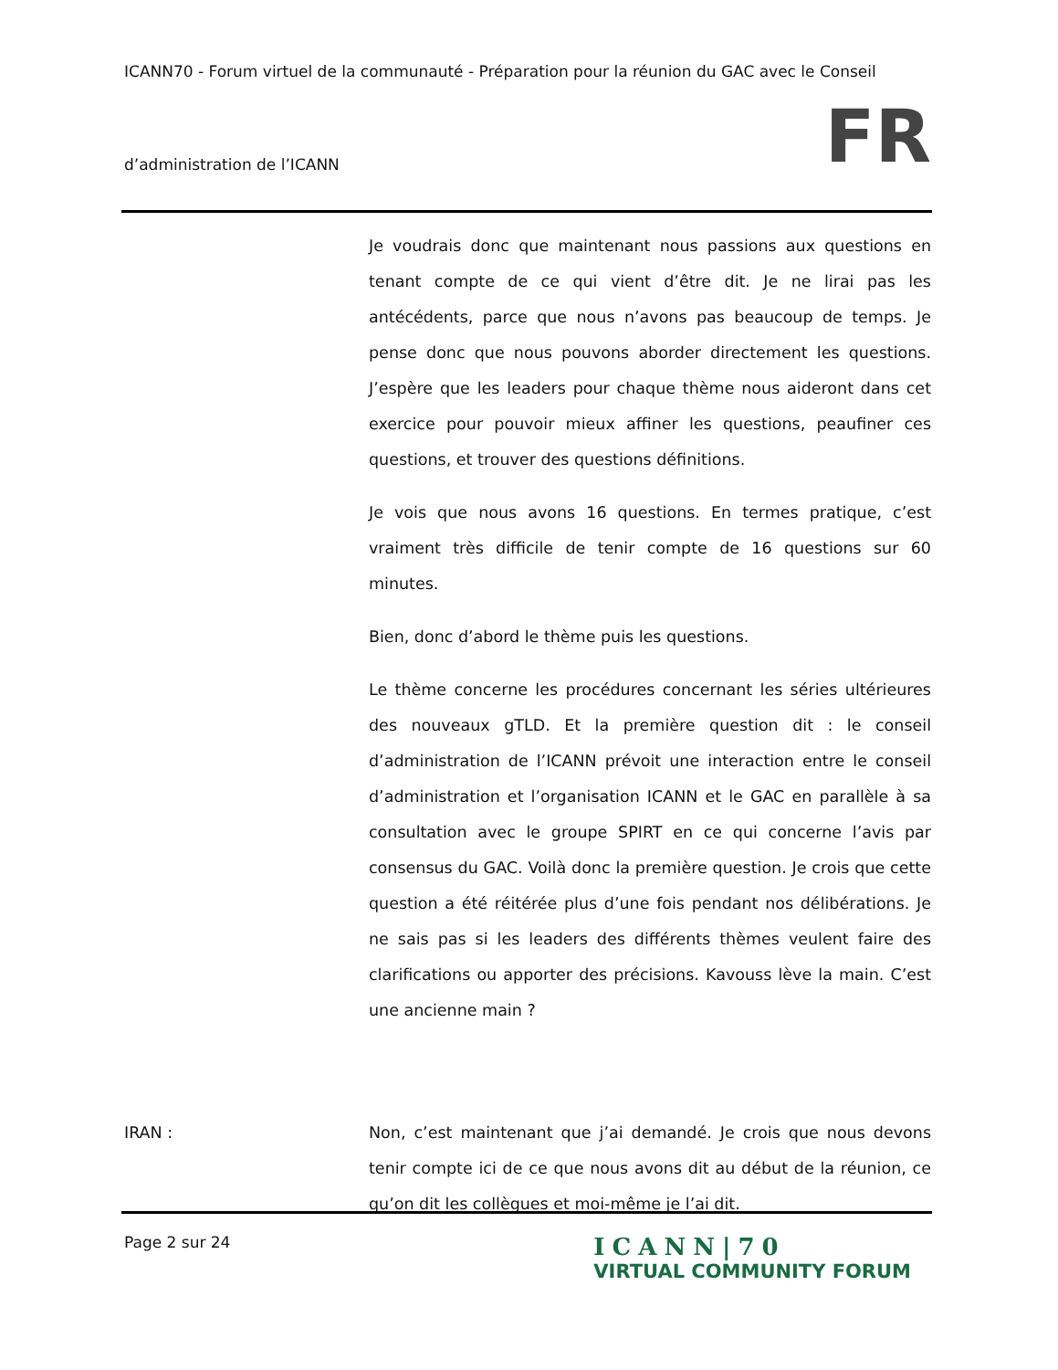ICANN70 - Forum virtuel de la communauté - Préparation pour la réunion du GAC avec le Conseil
d’administration de l’ICANN FR
Je voudrais donc que maintenant nous passions aux questions en tenant compte de ce qui vient d’être dit. Je ne lirai pas les antécédents, parce que nous n’avons pas beaucoup de temps. Je pense donc que nous pouvons aborder directement les questions. J’espère que les leaders pour chaque thème nous aideront dans cet exercice pour pouvoir mieux affiner les questions, peaufiner ces questions, et trouver des questions définitions.
Je vois que nous avons 16 questions. En termes pratique, c’est vraiment très difficile de tenir compte de 16 questions sur 60 minutes.
Bien, donc d’abord le thème puis les questions.
Le thème concerne les procédures concernant les séries ultérieures des nouveaux gTLD. Et la première question dit : le conseil d’administration de l’ICANN prévoit une interaction entre le conseil d’administration et l’organisation ICANN et le GAC en parallèle à sa consultation avec le groupe SPIRT en ce qui concerne l’avis par consensus du GAC. Voilà donc la première question. Je crois que cette question a été réitérée plus d’une fois pendant nos délibérations. Je ne sais pas si les leaders des différents thèmes veulent faire des clarifications ou apporter des précisions. Kavouss lève la main. C’est une ancienne main ?
IRAN : Non, c’est maintenant que j’ai demandé. Je crois que nous devons tenir compte ici de ce que nous avons dit au début de la réunion, ce qu’on dit les collègues et moi-même je l’ai dit.
Page 2 sur 24
ICANN|70
VIRTUAL COMMUNITY FORUM